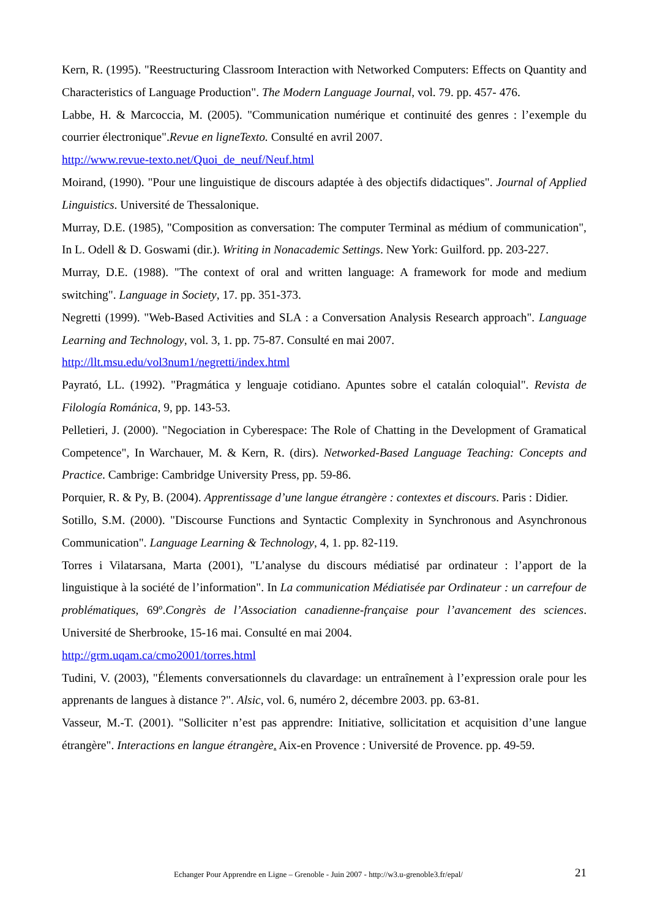Kern, R. (1995). "Reestructuring Classroom Interaction with Networked Computers: Effects on Quantity and Characteristics of Language Production". The Modern Language Journal, vol. 79. pp. 457- 476.
Labbe, H. & Marcoccia, M. (2005). "Communication numérique et continuité des genres : l’exemple du courrier électronique".Revue en ligneTexto. Consulté en avril 2007.
http://www.revue-texto.net/Quoi_de_neuf/Neuf.html
Moirand, (1990). "Pour une linguistique de discours adaptée à des objectifs didactiques". Journal of Applied Linguistics. Université de Thessalonique.
Murray, D.E. (1985), "Composition as conversation: The computer Terminal as médium of communication", In L. Odell & D. Goswami (dir.). Writing in Nonacademic Settings. New York: Guilford. pp. 203-227.
Murray, D.E. (1988). "The context of oral and written language: A framework for mode and medium switching". Language in Society, 17. pp. 351-373.
Negretti (1999). "Web-Based Activities and SLA : a Conversation Analysis Research approach". Language Learning and Technology, vol. 3, 1. pp. 75-87. Consulté en mai 2007.
http://llt.msu.edu/vol3num1/negretti/index.html
Payrató, LL. (1992). "Pragmática y lenguaje cotidiano. Apuntes sobre el catalán coloquial". Revista de Filología Románica, 9, pp. 143-53.
Pelletieri, J. (2000). "Negociation in Cyberespace: The Role of Chatting in the Development of Gramatical Competence", In Warchauer, M. & Kern, R. (dirs). Networked-Based Language Teaching: Concepts and Practice. Cambrige: Cambridge University Press, pp. 59-86.
Porquier, R. & Py, B. (2004). Apprentissage d’une langue étrangère : contextes et discours. Paris : Didier.
Sotillo, S.M. (2000). "Discourse Functions and Syntactic Complexity in Synchronous and Asynchronous Communication". Language Learning & Technology, 4, 1. pp. 82-119.
Torres i Vilatarsana, Marta (2001), "L’analyse du discours médiatisé par ordinateur : l’apport de la linguistique à la société de l’information". In La communication Médiatisée par Ordinateur : un carrefour de problématiques, 69º.Congrès de l’Association canadienne-française pour l’avancement des sciences. Université de Sherbrooke, 15-16 mai. Consulté en mai 2004.
http://grm.uqam.ca/cmo2001/torres.html
Tudini, V. (2003), "Élements conversationnels du clavardage: un entraînement à l’expression orale pour les apprenants de langues à distance ?". Alsic, vol. 6, numéro 2, décembre 2003. pp. 63-81.
Vasseur, M.-T. (2001). "Solliciter n’est pas apprendre: Initiative, sollicitation et acquisition d’une langue étrangère". Interactions en langue étrangère. Aix-en Provence : Université de Provence. pp. 49-59.
Echanger Pour Apprendre en Ligne – Grenoble - Juin 2007 - http://w3.u-grenoble3.fr/epal/ 21